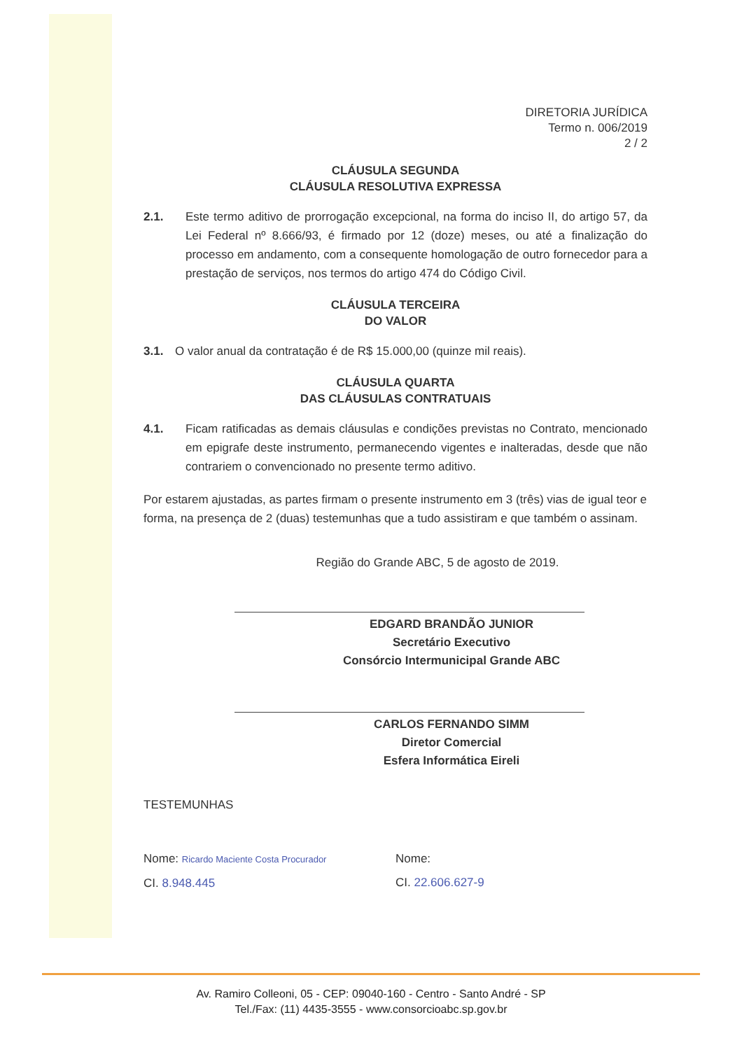DIRETORIA JURÍDICA
Termo n. 006/2019
2 / 2
CLÁUSULA SEGUNDA
CLÁUSULA RESOLUTIVA EXPRESSA
2.1. Este termo aditivo de prorrogação excepcional, na forma do inciso II, do artigo 57, da Lei Federal nº 8.666/93, é firmado por 12 (doze) meses, ou até a finalização do processo em andamento, com a consequente homologação de outro fornecedor para a prestação de serviços, nos termos do artigo 474 do Código Civil.
CLÁUSULA TERCEIRA
DO VALOR
3.1. O valor anual da contratação é de R$ 15.000,00 (quinze mil reais).
CLÁUSULA QUARTA
DAS CLÁUSULAS CONTRATUAIS
4.1. Ficam ratificadas as demais cláusulas e condições previstas no Contrato, mencionado em epigrafe deste instrumento, permanecendo vigentes e inalteradas, desde que não contrariem o convencionado no presente termo aditivo.
Por estarem ajustadas, as partes firmam o presente instrumento em 3 (três) vias de igual teor e forma, na presença de 2 (duas) testemunhas que a tudo assistiram e que também o assinam.
Região do Grande ABC, 5 de agosto de 2019.
EDGARD BRANDÃO JUNIOR
Secretário Executivo
Consórcio Intermunicipal Grande ABC
CARLOS FERNANDO SIMM
Diretor Comercial
Esfera Informática Eireli
TESTEMUNHAS
Nome: Ricardo Maciente Costa Procurador
CI. 8.948.445
Nome:
CI. 22.606.627-9
Av. Ramiro Colleoni, 05 - CEP: 09040-160 - Centro - Santo André - SP
Tel./Fax: (11) 4435-3555 - www.consorcioabc.sp.gov.br